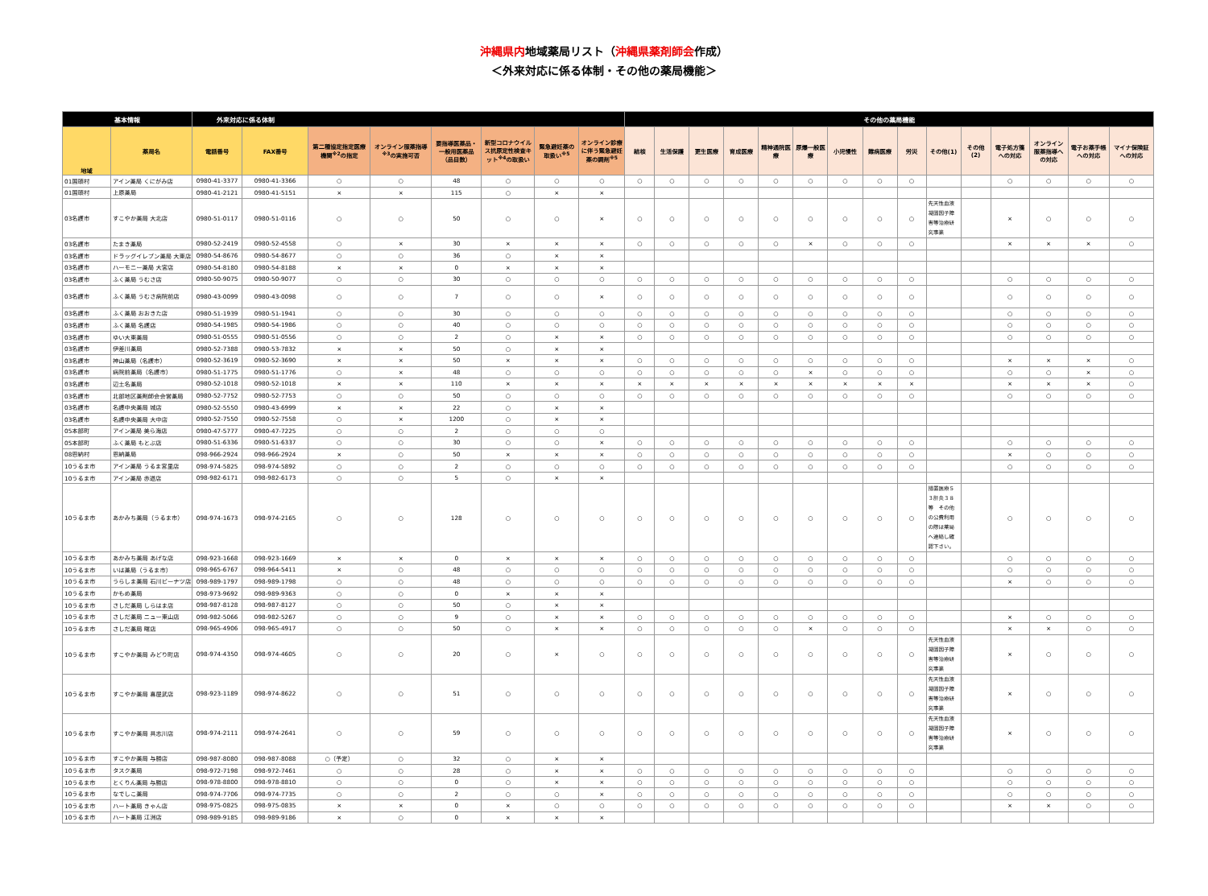沖縄県内地域薬局リスト（沖縄県薬剤師会作成）
＜外来対応に係る体制・その他の薬局機能＞
| 基本情報 | | 外来対応に係る体制 | | | | | | | | その他の薬局機能 | | | | | | | | | | | | | | |
| --- | --- | --- | --- | --- | --- | --- | --- | --- | --- | --- | --- | --- | --- | --- | --- | --- | --- | --- | --- | --- | --- | --- | --- | --- |
| 地域 | 薬局名 | 電話番号 | FAX番号 | 第二種協定指定医療機関<sup>※2</sup>の指定 | オンライン服薬指導<sup>※3</sup>の実施可否 | 要指導医薬品・一般用医薬品（品目数） | 新型コロナウイルス抗原定性検査キット<sup>※4</sup>の取扱い | 緊急避妊薬の取扱い<sup>※5</sup> | オンライン診療に伴う緊急避妊薬の調剤<sup>※5</sup> | 結核 | 生活保護 | 更生医療 | 育成医療 | 精神通院医療 | 原爆一般医療 | 小児慢性 | 難病医療 | 労災 | その他(1) | その他(2) | 電子処方箋への対応 | オンライン服薬指導への対応 | 電子お薬手帳への対応 | マイナ保険証への対応 |
| 01国頭村 | アイン薬局 くにがみ店 | 0980-41-3377 | 0980-41-3366 | ○ | ○ | 48 | ○ | ○ | ○ | ○ | ○ | ○ | ○ | ○ | ○ | ○ | ○ | ○ | | | ○ | ○ | ○ | ○ |
| 01国頭村 | 上原薬局 | 0980-41-2121 | 0980-41-5151 | × | × | 115 | ○ | × | × | | | | | | | | | | | | | | | |
| 03名護市 | すこやか薬局 大北店 | 0980-51-0117 | 0980-51-0116 | ○ | ○ | 50 | ○ | ○ | × | ○ | ○ | ○ | ○ | ○ | ○ | ○ | ○ | ○ | 先天性血液凝固因子障害等治療研究事業 | | × | ○ | ○ | ○ |
| 03名護市 | たまき薬局 | 0980-52-2419 | 0980-52-4558 | ○ | × | 30 | × | × | × | ○ | ○ | ○ | ○ | ○ | × | ○ | ○ | ○ | | | × | × | × | ○ |
| 03名護市 | ドラッグイレブン薬局 大東店 | 0980-54-8676 | 0980-54-8677 | ○ | ○ | 36 | ○ | × | × | | | | | | | | | | | | | | | |
| 03名護市 | ハーモニー薬局 大宮店 | 0980-54-8180 | 0980-54-8188 | × | × | 0 | × | × | × | | | | | | | | | | | | | | | |
| 03名護市 | ふく薬局 うむさ店 | 0980-50-9075 | 0980-50-9077 | ○ | ○ | 30 | ○ | ○ | ○ | ○ | ○ | ○ | ○ | ○ | ○ | ○ | ○ | ○ | | | ○ | ○ | ○ | ○ |
| 03名護市 | ふく薬局 うむさ病院前店 | 0980-43-0099 | 0980-43-0098 | ○ | ○ | 7 | ○ | ○ | × | ○ | ○ | ○ | ○ | ○ | ○ | ○ | ○ | ○ | | | ○ | ○ | ○ | ○ |
| 03名護市 | ふく薬局 おおきた店 | 0980-51-1939 | 0980-51-1941 | ○ | ○ | 30 | ○ | ○ | ○ | ○ | ○ | ○ | ○ | ○ | ○ | ○ | ○ | ○ | | | ○ | ○ | ○ | ○ |
| 03名護市 | ふく薬局 名護店 | 0980-54-1985 | 0980-54-1986 | ○ | ○ | 40 | ○ | ○ | ○ | ○ | ○ | ○ | ○ | ○ | ○ | ○ | ○ | ○ | | | ○ | ○ | ○ | ○ |
| 03名護市 | ゆい大東薬局 | 0980-51-0555 | 0980-51-0556 | ○ | ○ | 2 | ○ | × | × | ○ | ○ | ○ | ○ | ○ | ○ | ○ | ○ | ○ | | | ○ | ○ | ○ | ○ |
| 03名護市 | 伊差川薬局 | 0980-52-7388 | 0980-53-7832 | × | × | 50 | ○ | × | × | | | | | | | | | | | | | | | |
| 03名護市 | 神山薬局（名護市） | 0980-52-3619 | 0980-52-3690 | × | × | 50 | × | × | × | ○ | ○ | ○ | ○ | ○ | ○ | ○ | ○ | ○ | | | × | × | × | ○ |
| 03名護市 | 病院前薬局（名護市） | 0980-51-1775 | 0980-51-1776 | ○ | × | 48 | ○ | ○ | ○ | ○ | ○ | ○ | ○ | ○ | × | ○ | ○ | ○ | | | ○ | ○ | × | ○ |
| 03名護市 | 辺土名薬局 | 0980-52-1018 | 0980-52-1018 | × | × | 110 | × | × | × | × | × | × | × | × | × | × | × | × | | | × | × | × | ○ |
| 03名護市 | 北部地区薬剤師会会営薬局 | 0980-52-7752 | 0980-52-7753 | ○ | ○ | 50 | ○ | ○ | ○ | ○ | ○ | ○ | ○ | ○ | ○ | ○ | ○ | ○ | | | ○ | ○ | ○ | ○ |
| 03名護市 | 名護中央薬局 城店 | 0980-52-5550 | 0980-43-6999 | × | × | 22 | ○ | × | × | | | | | | | | | | | | | | | |
| 03名護市 | 名護中央薬局 大中店 | 0980-52-7550 | 0980-52-7558 | ○ | × | 1200 | ○ | × | × | | | | | | | | | | | | | | | |
| 05本部町 | アイン薬局 美ら海店 | 0980-47-5777 | 0980-47-7225 | ○ | ○ | 2 | ○ | ○ | ○ | | | | | | | | | | | | | | | |
| 05本部町 | ふく薬局 もとぶ店 | 0980-51-6336 | 0980-51-6337 | ○ | ○ | 30 | ○ | ○ | × | ○ | ○ | ○ | ○ | ○ | ○ | ○ | ○ | ○ | | | ○ | ○ | ○ | ○ |
| 08恩納村 | 恩納薬局 | 098-966-2924 | 098-966-2924 | × | ○ | 50 | × | × | × | ○ | ○ | ○ | ○ | ○ | ○ | ○ | ○ | ○ | | | × | ○ | ○ | ○ |
| 10うるま市 | アイン薬局 うるま宮里店 | 098-974-5825 | 098-974-5892 | ○ | ○ | 2 | ○ | ○ | ○ | ○ | ○ | ○ | ○ | ○ | ○ | ○ | ○ | ○ | | | ○ | ○ | ○ | ○ |
| 10うるま市 | アイン薬局 赤道店 | 098-982-6171 | 098-982-6173 | ○ | ○ | 5 | ○ | × | × | | | | | | | | | | | | | | | |
| 10うるま市 | あかみち薬局（うるま市） | 098-974-1673 | 098-974-2165 | ○ | ○ | 128 | ○ | ○ | ○ | ○ | ○ | ○ | ○ | ○ | ○ | ○ | ○ | ○ | 措置医療５３肝炎３８等 その他の公費利用の際は薬局へ連絡し確認下さい。 | | ○ | ○ | ○ | ○ |
| 10うるま市 | あかみち薬局 あげな店 | 098-923-1668 | 098-923-1669 | × | × | 0 | × | × | × | ○ | ○ | ○ | ○ | ○ | ○ | ○ | ○ | ○ | | | ○ | ○ | ○ | ○ |
| 10うるま市 | いは薬局（うるま市） | 098-965-6767 | 098-964-5411 | × | ○ | 48 | ○ | ○ | ○ | ○ | ○ | ○ | ○ | ○ | ○ | ○ | ○ | ○ | | | ○ | ○ | ○ | ○ |
| 10うるま市 | うらしま薬局 石川ビーナツ店 | 098-989-1797 | 098-989-1798 | ○ | ○ | 48 | ○ | ○ | ○ | ○ | ○ | ○ | ○ | ○ | ○ | ○ | ○ | ○ | | | × | ○ | ○ | ○ |
| 10うるま市 | かもめ薬局 | 098-973-9692 | 098-989-9363 | ○ | ○ | 0 | × | × | × | | | | | | | | | | | | | | | |
| 10うるま市 | さしだ薬局 しらはま店 | 098-987-8128 | 098-987-8127 | ○ | ○ | 50 | ○ | × | × | | | | | | | | | | | | | | | |
| 10うるま市 | さしだ薬局 ニュー東山店 | 098-982-5066 | 098-982-5267 | ○ | ○ | 9 | ○ | × | × | ○ | ○ | ○ | ○ | ○ | ○ | ○ | ○ | ○ | | | × | ○ | ○ | ○ |
| 10うるま市 | さしだ薬局 曙店 | 098-965-4906 | 098-965-4917 | ○ | ○ | 50 | ○ | × | × | ○ | ○ | ○ | ○ | ○ | × | ○ | ○ | ○ | | | × | × | ○ | ○ |
| 10うるま市 | すこやか薬局 みどり町店 | 098-974-4350 | 098-974-4605 | ○ | ○ | 20 | ○ | × | ○ | ○ | ○ | ○ | ○ | ○ | ○ | ○ | ○ | ○ | 先天性血液凝固因子障害等治療研究事業 | | × | ○ | ○ | ○ |
| 10うるま市 | すこやか薬局 喜屋武店 | 098-923-1189 | 098-974-8622 | ○ | ○ | 51 | ○ | ○ | ○ | ○ | ○ | ○ | ○ | ○ | ○ | ○ | ○ | ○ | 先天性血液凝固因子障害等治療研究事業 | | × | ○ | ○ | ○ |
| 10うるま市 | すこやか薬局 具志川店 | 098-974-2111 | 098-974-2641 | ○ | ○ | 59 | ○ | ○ | ○ | ○ | ○ | ○ | ○ | ○ | ○ | ○ | ○ | ○ | 先天性血液凝固因子障害等治療研究事業 | | × | ○ | ○ | ○ |
| 10うるま市 | すこやか薬局 与勝店 | 098-987-8080 | 098-987-8088 | ○（予定） | ○ | 32 | ○ | × | × | | | | | | | | | | | | | | | |
| 10うるま市 | タスク薬局 | 098-972-7198 | 098-972-7461 | ○ | ○ | 28 | ○ | × | × | ○ | ○ | ○ | ○ | ○ | ○ | ○ | ○ | ○ | | | ○ | ○ | ○ | ○ |
| 10うるま市 | とくりん薬局 与勝店 | 098-978-8800 | 098-978-8810 | ○ | ○ | 0 | ○ | × | × | ○ | ○ | ○ | ○ | ○ | ○ | ○ | ○ | ○ | | | ○ | ○ | ○ | ○ |
| 10うるま市 | なでしこ薬局 | 098-974-7706 | 098-974-7735 | ○ | ○ | 2 | ○ | ○ | × | ○ | ○ | ○ | ○ | ○ | ○ | ○ | ○ | ○ | | | ○ | ○ | ○ | ○ |
| 10うるま市 | ハート薬局 きゃん店 | 098-975-0825 | 098-975-0835 | × | × | 0 | × | ○ | ○ | ○ | ○ | ○ | ○ | ○ | ○ | ○ | ○ | ○ | | | × | × | ○ | ○ |
| 10うるま市 | ハート薬局 江洲店 | 098-989-9185 | 098-989-9186 | × | ○ | 0 | × | × | × | | | | | | | | | | | | | | | |